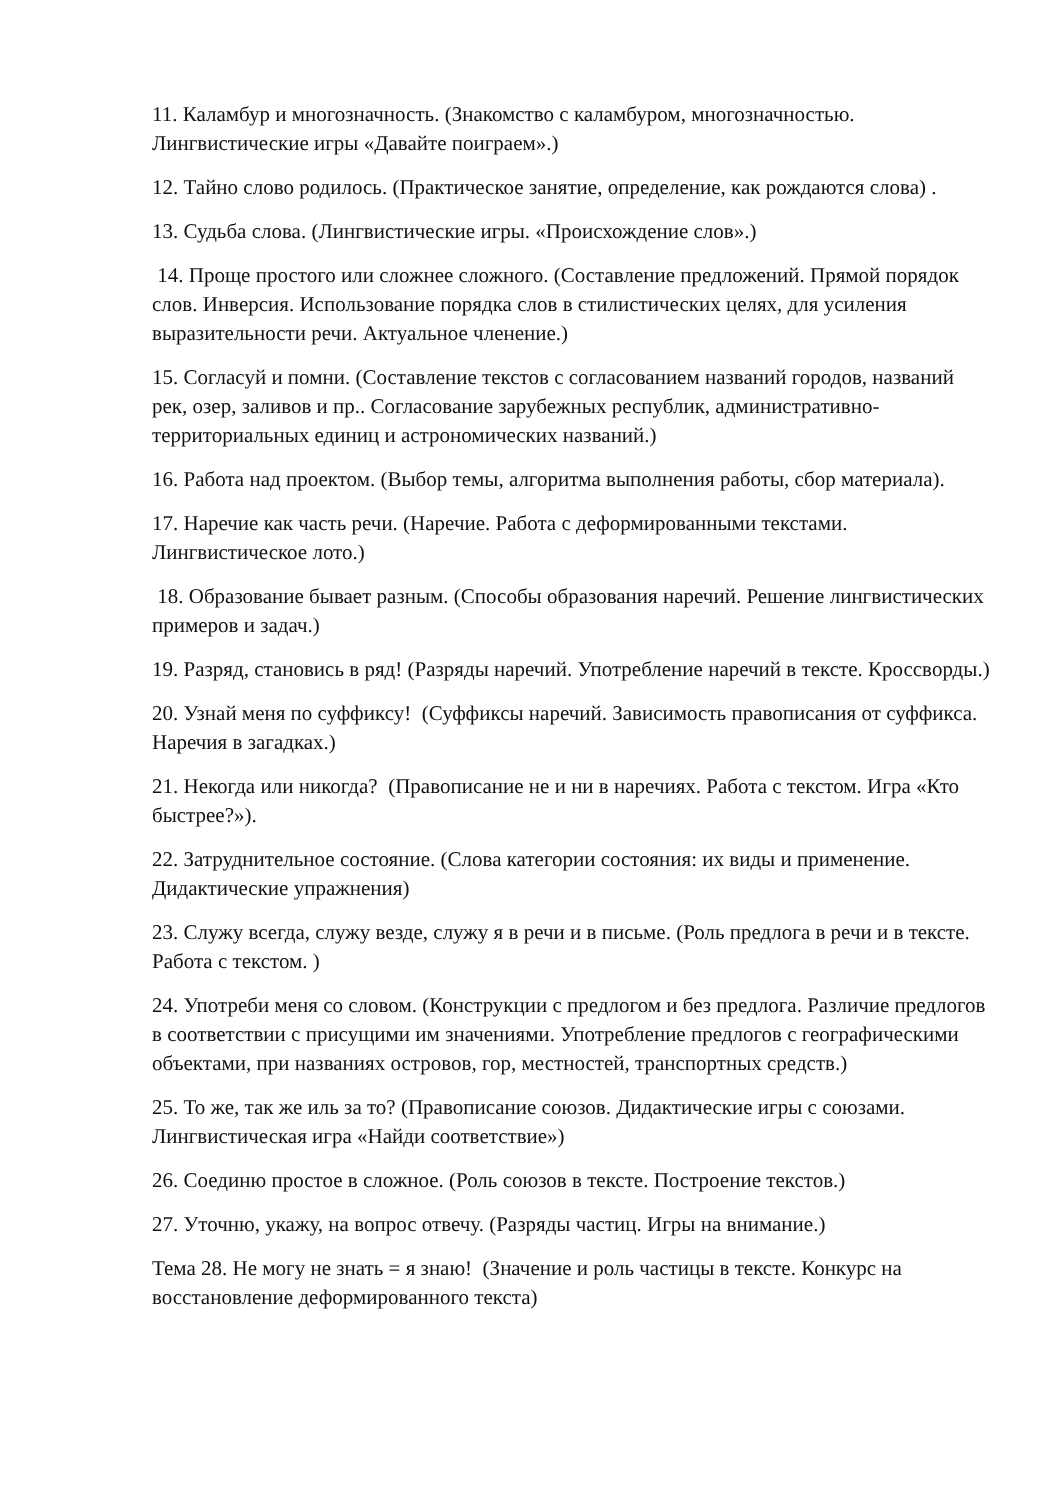11. Каламбур и многозначность. (Знакомство с каламбуром, многозначностью. Лингвистические игры «Давайте поиграем».)
12. Тайно слово родилось. (Практическое занятие, определение, как рождаются слова) .
13. Судьба слова. (Лингвистические игры. «Происхождение слов».)
14. Проще простого или сложнее сложного. (Составление предложений. Прямой порядок слов. Инверсия. Использование порядка слов в стилистических целях, для усиления выразительности речи. Актуальное членение.)
15. Согласуй и помни. (Составление текстов с согласованием названий городов, названий рек, озер, заливов и пр.. Согласование зарубежных республик, административно-территориальных единиц и астрономических названий.)
16. Работа над проектом. (Выбор темы, алгоритма выполнения работы, сбор материала).
17. Наречие как часть речи. (Наречие. Работа с деформированными текстами. Лингвистическое лото.)
18. Образование бывает разным. (Способы образования наречий. Решение лингвистических примеров и задач.)
19. Разряд, становись в ряд! (Разряды наречий. Употребление наречий в тексте. Кроссворды.)
20. Узнай меня по суффиксу! (Суффиксы наречий. Зависимость правописания от суффикса. Наречия в загадках.)
21. Некогда или никогда? (Правописание не и ни в наречиях. Работа с текстом. Игра «Кто быстрее?»).
22. Затруднительное состояние. (Слова категории состояния: их виды и применение. Дидактические упражнения)
23. Служу всегда, служу везде, служу я в речи и в письме. (Роль предлога в речи и в тексте. Работа с текстом. )
24. Употреби меня со словом. (Конструкции с предлогом и без предлога. Различие предлогов в соответствии с присущими им значениями. Употребление предлогов с географическими объектами, при названиях островов, гор, местностей, транспортных средств.)
25. То же, так же иль за то? (Правописание союзов. Дидактические игры с союзами. Лингвистическая игра «Найди соответствие»)
26. Соединю простое в сложное. (Роль союзов в тексте. Построение текстов.)
27. Уточню, укажу, на вопрос отвечу. (Разряды частиц. Игры на внимание.)
Тема 28. Не могу не знать = я знаю! (Значение и роль частицы в тексте. Конкурс на восстановление деформированного текста)